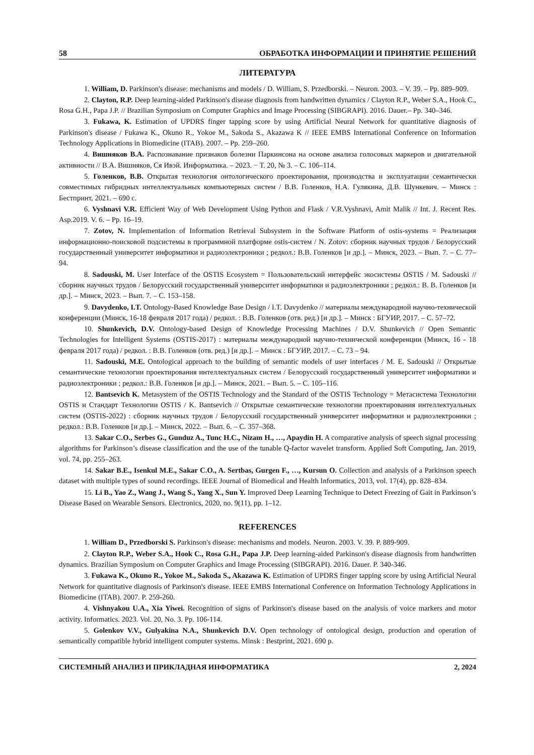58 ОБРАБОТКА ИНФОРМАЦИИ И ПРИНЯТИЕ РЕШЕНИЙ
ЛИТЕРАТУРА
1. William, D. Parkinson's disease: mechanisms and models / D. William, S. Przedborski. – Neuron. 2003. – V. 39. – Pp. 889–909.
2. Clayton, R.P. Deep learning-aided Parkinson's disease diagnosis from handwritten dynamics / Clayton R.P., Weber S.A., Hook C., Rosa G.H., Papa J.P. // Brazilian Symposium on Computer Graphics and Image Processing (SIBGRAPI). 2016. Dauer.– Pp. 340–346.
3. Fukawa, K. Estimation of UPDRS finger tapping score by using Artificial Neural Network for quantitative diagnosis of Parkinson's disease / Fukawa K., Okuno R., Yokoe M., Sakoda S., Akazawa K // IEEE EMBS International Conference on Information Technology Applications in Biomedicine (ITAB). 2007. – Pp. 259–260.
4. Вишняков В.А. Распознавание признаков болезни Паркинсона на основе анализа голосовых маркеров и двигательной активности // В.А. Вишняков, Ся Ивэй. Информатика. – 2023. − Т. 20, № 3. – С. 106–114.
5. Голенков, В.В. Открытая технология онтологического проектирования, производства и эксплуатации семантически совместимых гибридных интеллектуальных компьютерных систем / В.В. Голенков, Н.А. Гулякина, Д.В. Шункевич. – Минск : Бестпринт, 2021. – 690 с.
6. Vyshnavi V.R. Efficient Way of Web Development Using Python and Flask / V.R.Vyshnavi, Amit Malik // Int. J. Recent Res. Asp.2019. V. 6. – Pp. 16–19.
7. Zotov, N. Implementation of Information Retrieval Subsystem in the Software Platform of ostis-systems = Реализация информационно-поисковой подсистемы в программной платформе ostis-систем / N. Zotov: сборник научных трудов / Белорусский государственный университет информатики и радиоэлектроники ; редкол.: В.В. Голенков [и др.]. – Минск, 2023. – Вып. 7. – С. 77–94.
8. Sadouski, M. User Interface of the OSTIS Ecosystem = Пользовательский интерфейс экосистемы OSTIS / M. Sadouski // сборник научных трудов / Белорусский государственный университет информатики и радиоэлектроники ; редкол.: В. В. Голенков [и др.]. – Минск, 2023. – Вып. 7. – С. 153–158.
9. Davydenko, I.T. Ontology-Based Knowledge Base Design / I.T. Davydenko // материалы международной научно-технической конференции (Минск, 16-18 февраля 2017 года) / редкол. : В.В. Голенков (отв. ред.) [и др.]. – Минск : БГУИР, 2017. – С. 57–72.
10. Shunkevich, D.V. Ontology-based Design of Knowledge Processing Machines / D.V. Shunkevich // Open Semantic Technologies for Intelligent Systems (OSTIS-2017) : материалы международной научно-технической конференции (Минск, 16 - 18 февраля 2017 года) / редкол. : В.В. Голенков (отв. ред.) [и др.]. – Минск : БГУИР, 2017. – С. 73 – 94.
11. Sadouski, M.E. Ontological approach to the building of semantic models of user interfaces / M. E. Sadouski // Открытые семантические технологии проектирования интеллектуальных систем / Белорусский государственный университет информатики и радиоэлектроники ; редкол.: В.В. Голенков [и др.]. – Минск, 2021. – Вып. 5. – С. 105–116.
12. Bantsevich K. Metasystem of the OSTIS Technology and the Standard of the OSTIS Technology = Метасистема Технологии OSTIS и Стандарт Технологии OSTIS / K. Bantsevich // Открытые семантические технологии проектирования интеллектуальных систем (OSTIS-2022) : сборник научных трудов / Белорусский государственный университет информатики и радиоэлектроники ; редкол.: В.В. Голенков [и др.]. – Минск, 2022. – Вып. 6. – С. 357–368.
13. Sakar C.O., Serbes G., Gunduz A., Tunc H.C., Nizam H., …, Apaydin H. A comparative analysis of speech signal processing algorithms for Parkinson’s disease classification and the use of the tunable Q-factor wavelet transform. Applied Soft Computing, Jan. 2019, vol. 74, pp. 255–263.
14. Sakar B.E., Isenkul M.E., Sakar C.O., A. Sertbas, Gurgen F., …, Kursun O. Collection and analysis of a Parkinson speech dataset with multiple types of sound recordings. IEEE Journal of Biomedical and Health Informatics, 2013, vol. 17(4), pp. 828–834.
15. Li B., Yao Z., Wang J., Wang S., Yang X., Sun Y. Improved Deep Learning Technique to Detect Freezing of Gait in Parkinson’s Disease Based on Wearable Sensors. Electronics, 2020, no. 9(11), pp. 1–12.
REFERENCES
1. William D., Przedborski S. Parkinson's disease: mechanisms and models. Neuron. 2003. V. 39. P. 889-909.
2. Clayton R.P., Weber S.A., Hook C., Rosa G.H., Papa J.P. Deep learning-aided Parkinson's disease diagnosis from handwritten dynamics. Brazilian Symposium on Computer Graphics and Image Processing (SIBGRAPI). 2016. Dauer. P. 340-346.
3. Fukawa K., Okuno R., Yokoe M., Sakoda S., Akazawa K. Estimation of UPDRS finger tapping score by using Artificial Neural Network for quantitative diagnosis of Parkinson's disease. IEEE EMBS International Conference on Information Technology Applications in Biomedicine (ITAB). 2007. P. 259-260.
4. Vishnyakou U.A., Xia Yiwei. Recognition of signs of Parkinson's disease based on the analysis of voice markers and motor activity. Informatics. 2023. Vol. 20, No. 3. Pp. 106-114.
5. Golenkov V.V., Gulyakina N.A., Shunkevich D.V. Open technology of ontological design, production and operation of semantically compatible hybrid intelligent computer systems. Minsk : Bestprint, 2021. 690 p.
СИСТЕМНЫЙ АНАЛИЗ И ПРИКЛАДНАЯ ИНФОРМАТИКА 2, 2024